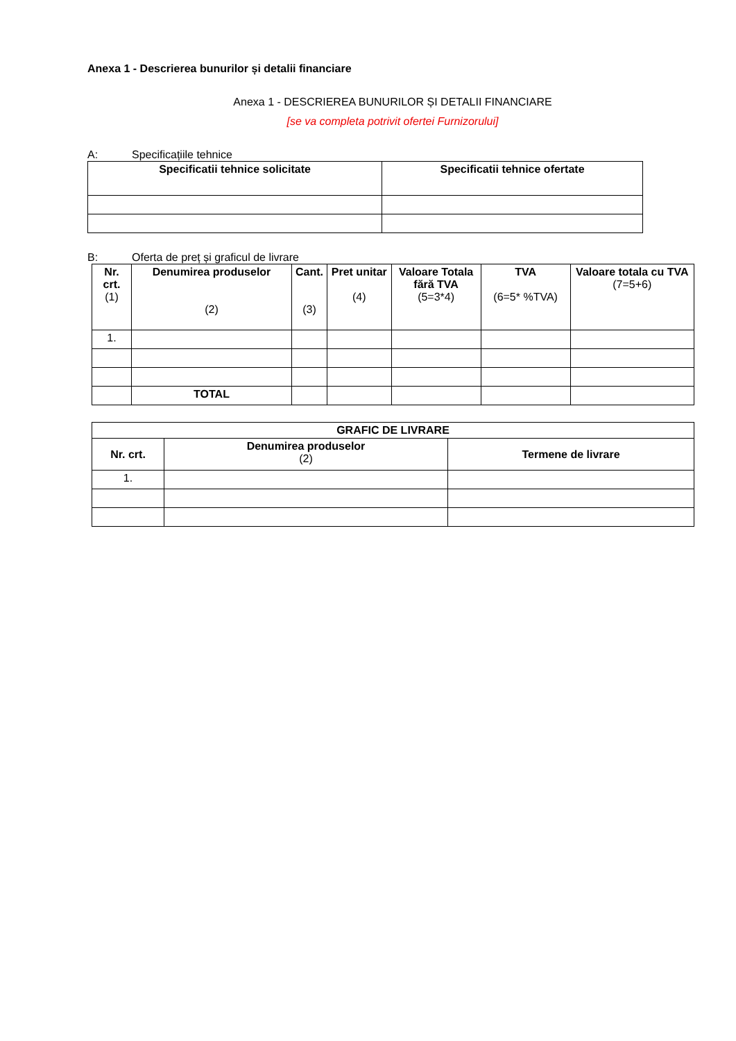Anexa 1 - Descrierea bunurilor și detalii financiare
Anexa 1 - DESCRIEREA BUNURILOR ȘI DETALII FINANCIARE
[se va completa potrivit ofertei Furnizorului]
A: Specificațiile tehnice
| Specificatii tehnice solicitate | Specificatii tehnice ofertate |
| --- | --- |
B: Oferta de preț și graficul de livrare
| Nr. crt. (1) | Denumirea produselor (2) | Cant. (3) | Pret unitar (4) | Valoare Totala fără TVA (5=3*4) | TVA (6=5* %TVA) | Valoare totala cu TVA (7=5+6) |
| --- | --- | --- | --- | --- | --- | --- |
| 1. | | | | | | |
| | TOTAL | | | | | |
| GRAFIC DE LIVRARE | | |
| --- | --- | --- |
| Nr. crt. | Denumirea produselor (2) | Termene de livrare |
| 1. | | |